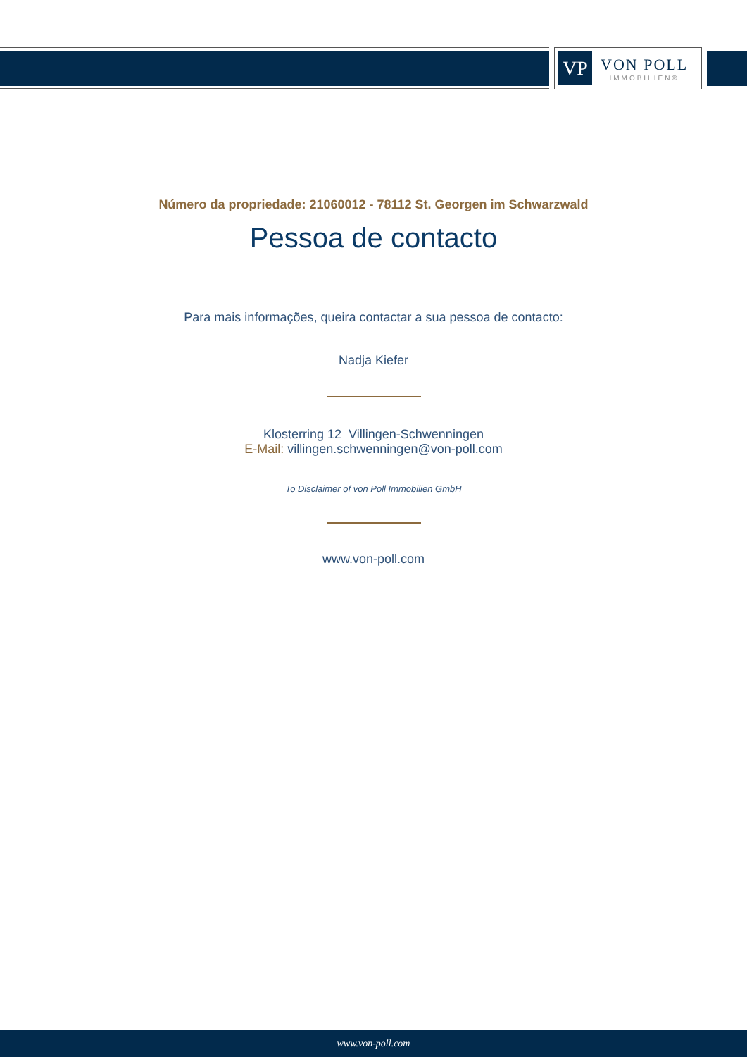VP
VON POLL
IMMOBILIEN®
Número da propriedade: 21060012 - 78112 St. Georgen im Schwarzwald
Pessoa de contacto
Para mais informações, queira contactar a sua pessoa de contacto:
Nadja Kiefer
Klosterring 12 Villingen-Schwenningen
E-Mail: villingen.schwenningen@von-poll.com
To Disclaimer of von Poll Immobilien GmbH
www.von-poll.com
www.von-poll.com